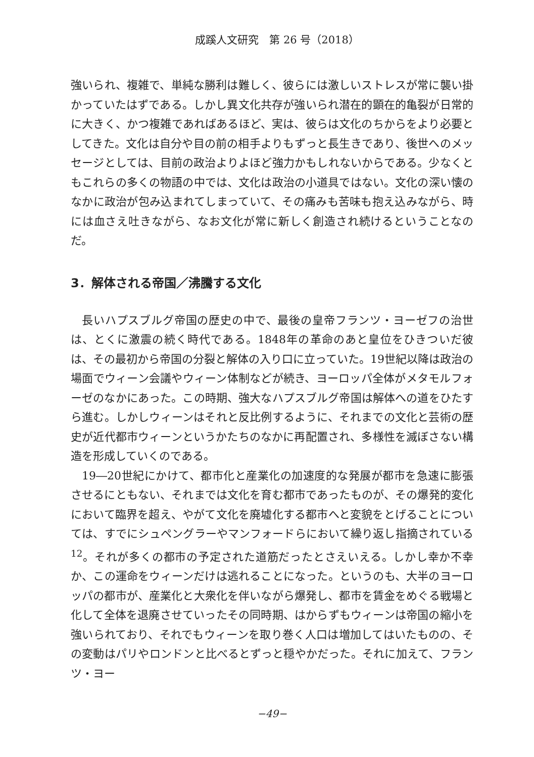成蹊人文研究　第 26 号（2018）
強いられ、複雑で、単純な勝利は難しく、彼らには激しいストレスが常に襲い掛かっていたはずである。しかし異文化共存が強いられ潜在的顕在的亀裂が日常的に大きく、かつ複雑であればあるほど、実は、彼らは文化のちからをより必要としてきた。文化は自分や目の前の相手よりもずっと長生きであり、後世へのメッセージとしては、目前の政治よりよほど強力かもしれないからである。少なくともこれらの多くの物語の中では、文化は政治の小道具ではない。文化の深い懐のなかに政治が包み込まれてしまっていて、その痛みも苦味も抱え込みながら、時には血さえ吐きながら、なお文化が常に新しく創造され続けるということなのだ。
3．解体される帝国／沸騰する文化
長いハプスブルグ帝国の歴史の中で、最後の皇帝フランツ・ヨーゼフの治世は、とくに激震の続く時代である。1848年の革命のあと皇位をひきついだ彼は、その最初から帝国の分裂と解体の入り口に立っていた。19世紀以降は政治の場面でウィーン会議やウィーン体制などが続き、ヨーロッパ全体がメタモルフォーゼのなかにあった。この時期、強大なハプスブルグ帝国は解体への道をひたすら進む。しかしウィーンはそれと反比例するように、それまでの文化と芸術の歴史が近代都市ウィーンというかたちのなかに再配置され、多様性を滅ぼさない構造を形成していくのである。
19―20世紀にかけて、都市化と産業化の加速度的な発展が都市を急速に膨張させるにともない、それまでは文化を育む都市であったものが、その爆発的変化において臨界を超え、やがて文化を廃墟化する都市へと変貌をとげることについては、すでにシュペングラーやマンフォードらにおいて繰り返し指摘されている<sup>12</sup>。それが多くの都市の予定された道筋だったとさえいえる。しかし幸か不幸か、この運命をウィーンだけは逃れることになった。というのも、大半のヨーロッパの都市が、産業化と大衆化を伴いながら爆発し、都市を賃金をめぐる戦場と化して全体を退廃させていったその同時期、はからずもウィーンは帝国の縮小を強いられており、それでもウィーンを取り巻く人口は増加してはいたものの、その変動はパリやロンドンと比べるとずっと穏やかだった。それに加えて、フランツ・ヨー
−49−